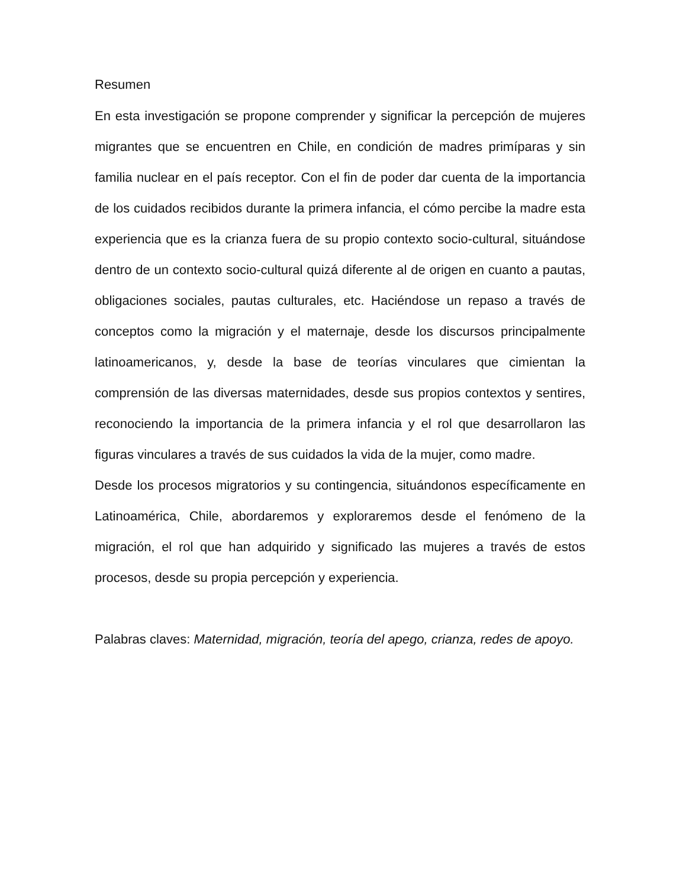Resumen
En esta investigación se propone comprender y significar la percepción de mujeres migrantes que se encuentren en Chile, en condición de madres primíparas y sin familia nuclear en el país receptor. Con el fin de poder dar cuenta de la importancia de los cuidados recibidos durante la primera infancia, el cómo percibe la madre esta experiencia que es la crianza fuera de su propio contexto socio-cultural, situándose dentro de un contexto socio-cultural quizá diferente al de origen en cuanto a pautas, obligaciones sociales, pautas culturales, etc. Haciéndose un repaso a través de conceptos como la migración y el maternaje, desde los discursos principalmente latinoamericanos, y, desde la base de teorías vinculares que cimientan la comprensión de las diversas maternidades, desde sus propios contextos y sentires, reconociendo la importancia de la primera infancia y el rol que desarrollaron las figuras vinculares a través de sus cuidados la vida de la mujer, como madre.
Desde los procesos migratorios y su contingencia, situándonos específicamente en Latinoamérica, Chile, abordaremos y exploraremos desde el fenómeno de la migración, el rol que han adquirido y significado las mujeres a través de estos procesos, desde su propia percepción y experiencia.
Palabras claves: Maternidad, migración, teoría del apego, crianza, redes de apoyo.